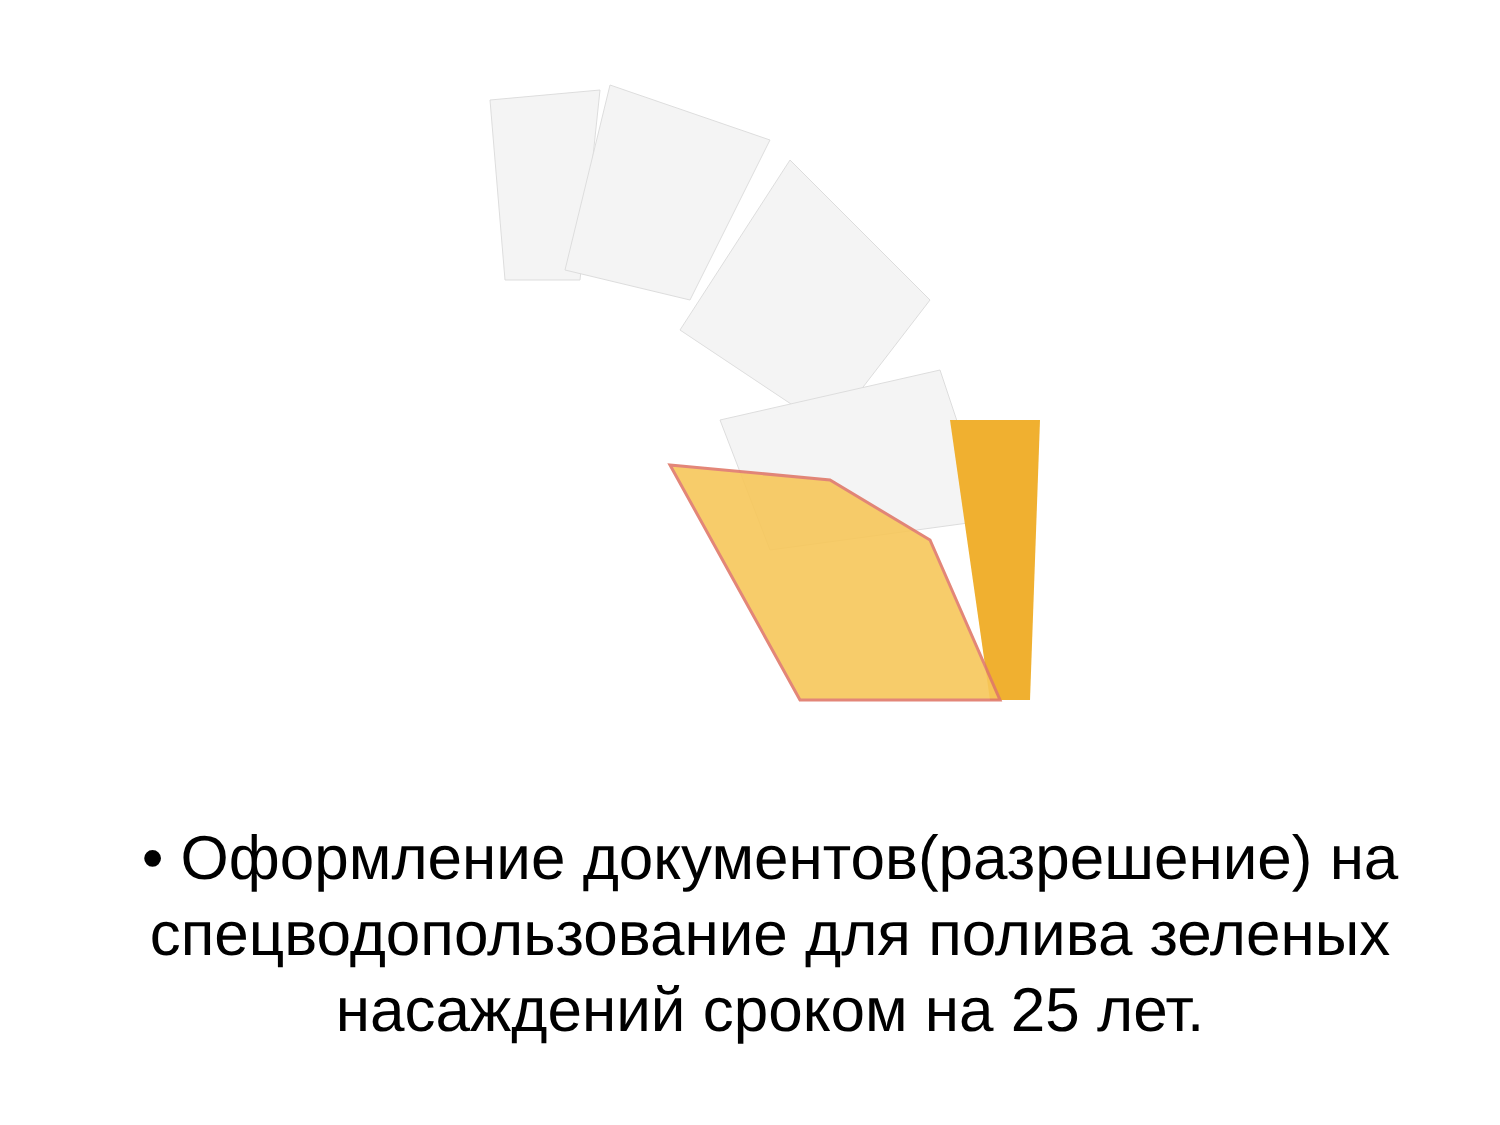• Оформление документов(разрешение) на спецводопользование для полива зеленых насаждений сроком на 25 лет.